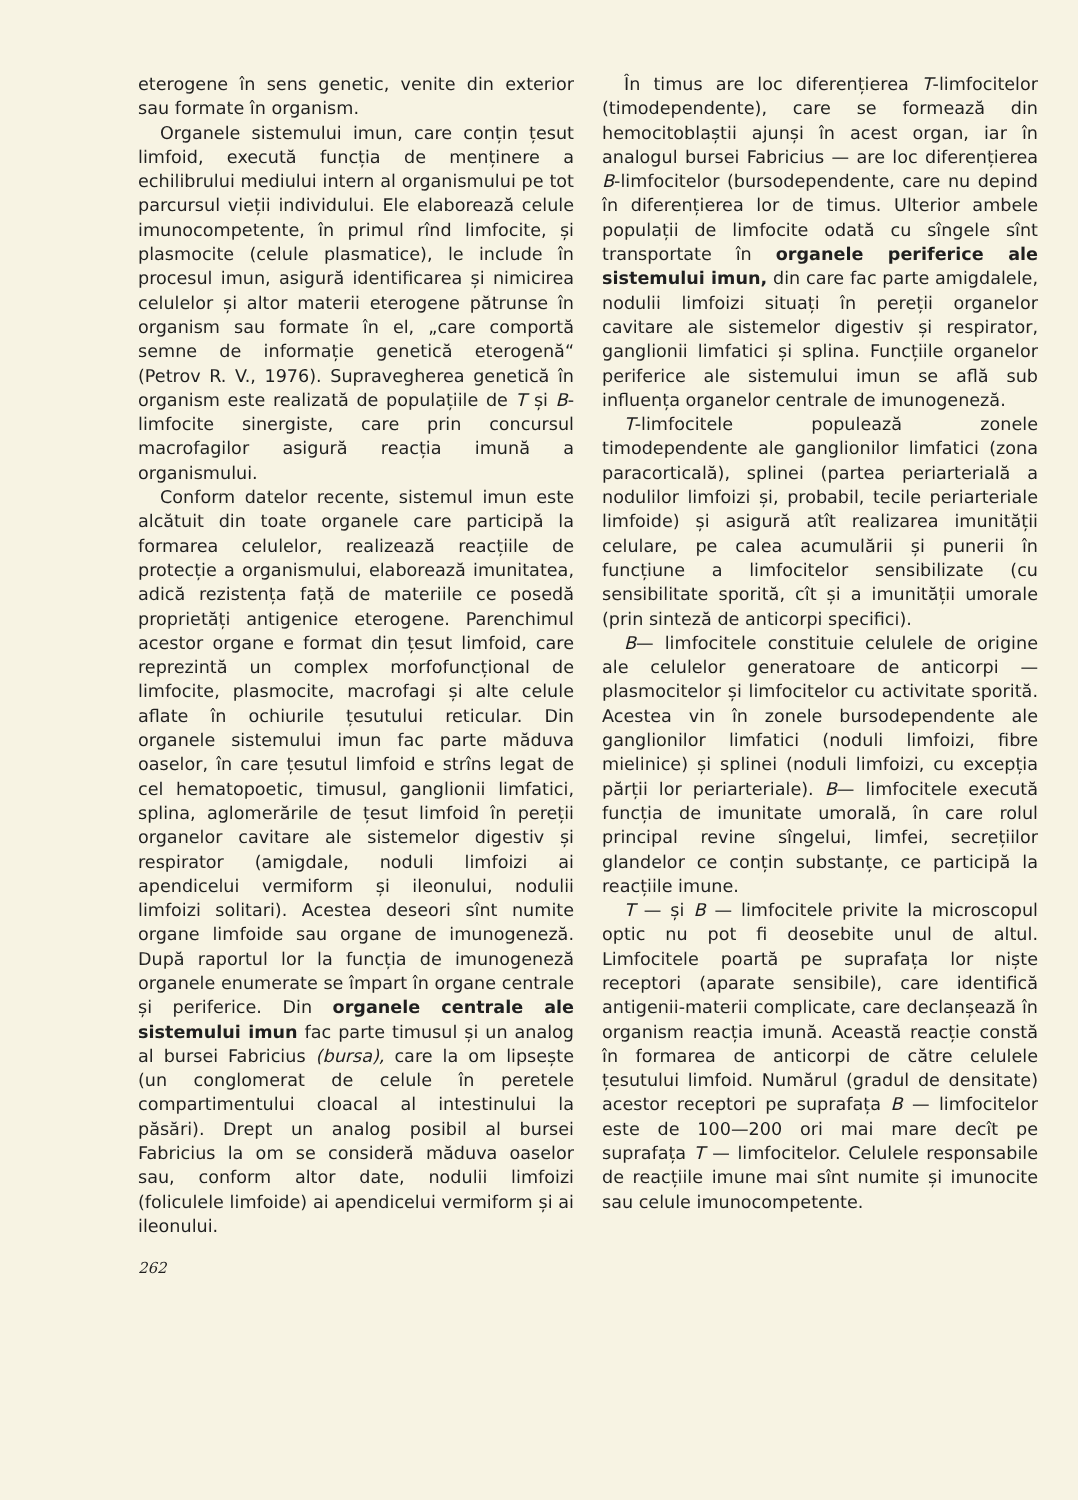eterogene în sens genetic, venite din exterior sau formate în organism.
Organele sistemului imun, care conțin țesut limfoid, execută funcția de menținere a echilibrului mediului intern al organismului pe tot parcursul vieții individului. Ele elaborează celule imunocompetente, în primul rînd limfocite, și plasmocite (celule plasmatice), le include în procesul imun, asigură identificarea și nimicirea celulelor și altor materii eterogene pătrunse în organism sau formate în el, „care comportă semne de informație genetică eterogenă“ (Petrov R. V., 1976). Supravegherea genetică în organism este realizată de populațiile de T și B-limfocite sinergiste, care prin concursul macrofagilor asigură reacția imună a organismului.
Conform datelor recente, sistemul imun este alcătuit din toate organele care participă la formarea celulelor, realizează reacțiile de protecție a organismului, elaborează imunitatea, adică rezistența față de materiile ce posedă proprietăți antigenice eterogene. Parenchimul acestor organe e format din țesut limfoid, care reprezintă un complex morfofuncțional de limfocite, plasmocite, macrofagi și alte celule aflate în ochiurile țesutului reticular. Din organele sistemului imun fac parte măduva oaselor, în care țesutul limfoid e strîns legat de cel hematopoetic, timusul, ganglionii limfatici, splina, aglomerările de țesut limfoid în pereții organelor cavitare ale sistemelor digestiv și respirator (amigdale, noduli limfoizi ai apendicelui vermiform și ileonului, nodulii limfoizi solitari). Acestea deseori sînt numite organe limfoide sau organe de imunogeneză. După raportul lor la funcția de imunogeneză organele enumerate se împart în organe centrale și periferice. Din organele centrale ale sistemului imun fac parte timusul și un analog al bursei Fabricius (bursa), care la om lipsește (un conglomerat de celule în peretele compartimentului cloacal al intestinului la păsări). Drept un analog posibil al bursei Fabricius la om se consideră măduva oaselor sau, conform altor date, nodulii limfoizi (foliculele limfoide) ai apendicelui vermiform și ai ileonului.
262
În timus are loc diferențierea T-limfocitelor (timodependente), care se formează din hemocitoblaștii ajunși în acest organ, iar în analogul bursei Fabricius — are loc diferențierea B-limfocitelor (bursodependente, care nu depind în diferențierea lor de timus. Ulterior ambele populații de limfocite odată cu sîngele sînt transportate în organele periferice ale sistemului imun, din care fac parte amigdalele, nodulii limfoizi situați în pereții organelor cavitare ale sistemelor digestiv și respirator, ganglionii limfatici și splina. Funcțiile organelor periferice ale sistemului imun se află sub influența organelor centrale de imunogeneză.
T-limfocitele populează zonele timodependente ale ganglionilor limfatici (zona paracorticală), splinei (partea periarterială a nodulilor limfoizi și, probabil, tecile periarteriale limfoide) și asigură atît realizarea imunității celulare, pe calea acumulării și punerii în funcțiune a limfocitelor sensibilizate (cu sensibilitate sporită, cît și a imunității umorale (prin sinteză de anticorpi specifici).
B— limfocitele constituie celulele de origine ale celulelor generatoare de anticorpi — plasmocitelor și limfocitelor cu activitate sporită. Acestea vin în zonele bursodependente ale ganglionilor limfatici (noduli limfoizi, fibre mielinice) și splinei (noduli limfoizi, cu excepția părții lor periarteriale). B— limfocitele execută funcția de imunitate umorală, în care rolul principal revine sîngelui, limfei, secrețiilor glandelor ce conțin substanțe, ce participă la reacțiile imune.
T — și B — limfocitele privite la microscopul optic nu pot fi deosebite unul de altul. Limfocitele poartă pe suprafața lor niște receptori (aparate sensibile), care identifică antigenii-materii complicate, care declanșează în organism reacția imună. Această reacție constă în formarea de anticorpi de către celulele țesutului limfoid. Numărul (gradul de densitate) acestor receptori pe suprafața B — limfocitelor este de 100—200 ori mai mare decît pe suprafața T — limfocitelor. Celulele responsabile de reacțiile imune mai sînt numite și imunocite sau celule imunocompetente.